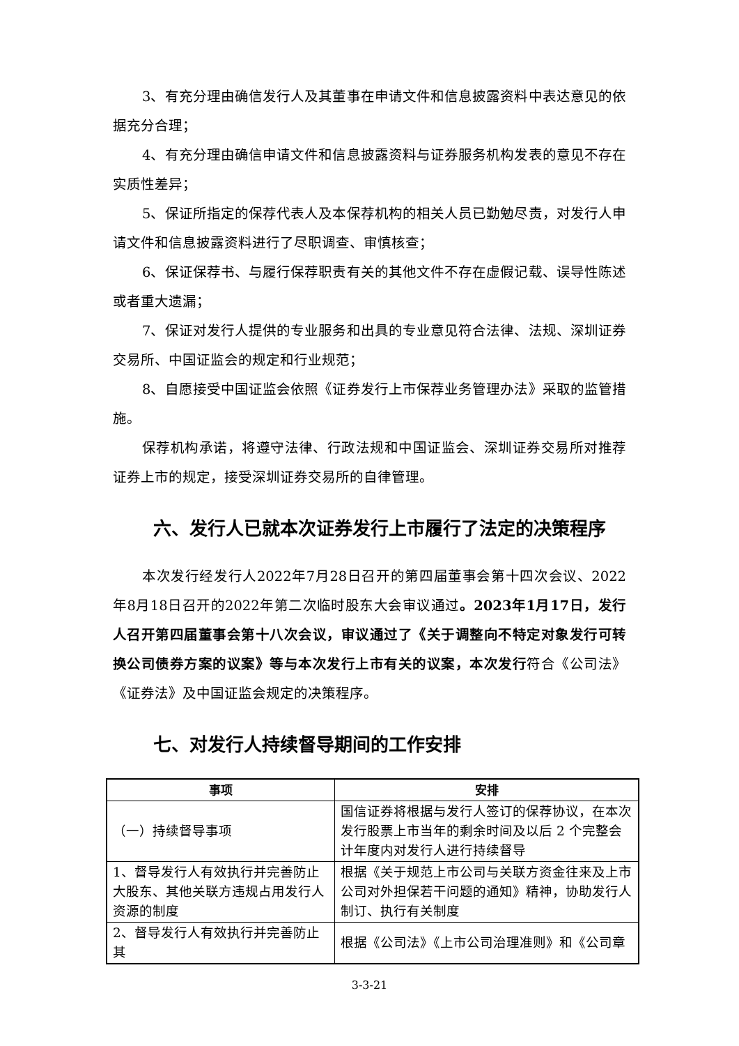3、有充分理由确信发行人及其董事在申请文件和信息披露资料中表达意见的依据充分合理；
4、有充分理由确信申请文件和信息披露资料与证券服务机构发表的意见不存在实质性差异；
5、保证所指定的保荐代表人及本保荐机构的相关人员已勤勉尽责，对发行人申请文件和信息披露资料进行了尽职调查、审慎核查；
6、保证保荐书、与履行保荐职责有关的其他文件不存在虚假记载、误导性陈述或者重大遗漏；
7、保证对发行人提供的专业服务和出具的专业意见符合法律、法规、深圳证券交易所、中国证监会的规定和行业规范；
8、自愿接受中国证监会依照《证券发行上市保荐业务管理办法》采取的监管措施。
保荐机构承诺，将遵守法律、行政法规和中国证监会、深圳证券交易所对推荐证券上市的规定，接受深圳证券交易所的自律管理。
六、发行人已就本次证券发行上市履行了法定的决策程序
本次发行经发行人2022年7月28日召开的第四届董事会第十四次会议、2022年8月18日召开的2022年第二次临时股东大会审议通过。2023年1月17日，发行人召开第四届董事会第十八次会议，审议通过了《关于调整向不特定对象发行可转换公司债券方案的议案》等与本次发行上市有关的议案，本次发行符合《公司法》《证券法》及中国证监会规定的决策程序。
七、对发行人持续督导期间的工作安排
| 事项 | 安排 |
| --- | --- |
| （一）持续督导事项 | 国信证券将根据与发行人签订的保荐协议，在本次发行股票上市当年的剩余时间及以后 2 个完整会计年度内对发行人进行持续督导 |
| 1、督导发行人有效执行并完善防止大股东、其他关联方违规占用发行人资源的制度 | 根据《关于规范上市公司与关联方资金往来及上市公司对外担保若干问题的通知》精神，协助发行人制订、执行有关制度 |
| 2、督导发行人有效执行并完善防止其 | 根据《公司法》《上市公司治理准则》和《公司章 |
3-3-21